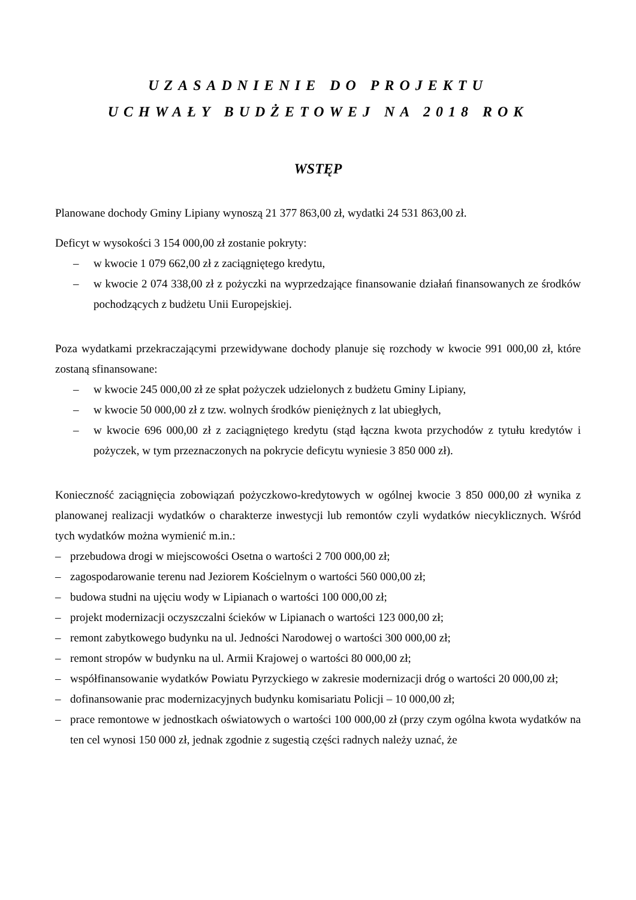UZASADNIENIE DO PROJEKTU
UCHWAŁY BUDŻETOWEJ NA 2018 ROK
WSTĘP
Planowane dochody Gminy Lipiany wynoszą 21 377 863,00 zł, wydatki 24 531 863,00 zł.
Deficyt w wysokości 3 154 000,00 zł zostanie pokryty:
– w kwocie 1 079 662,00 zł z zaciągniętego kredytu,
– w kwocie 2 074 338,00 zł z pożyczki na wyprzedzające finansowanie działań finansowanych ze środków pochodzących z budżetu Unii Europejskiej.
Poza wydatkami przekraczającymi przewidywane dochody planuje się rozchody w kwocie 991 000,00 zł, które zostaną sfinansowane:
– w kwocie 245 000,00 zł ze spłat pożyczek udzielonych z budżetu Gminy Lipiany,
– w kwocie 50 000,00 zł z tzw. wolnych środków pieniężnych z lat ubiegłych,
– w kwocie 696 000,00 zł z zaciągniętego kredytu (stąd łączna kwota przychodów z tytułu kredytów i pożyczek, w tym przeznaczonych na pokrycie deficytu wyniesie 3 850 000 zł).
Konieczność zaciągnięcia zobowiązań pożyczkowo-kredytowych w ogólnej kwocie 3 850 000,00 zł wynika z planowanej realizacji wydatków o charakterze inwestycji lub remontów czyli wydatków niecyklicznych. Wśród tych wydatków można wymienić m.in.:
– przebudowa drogi w miejscowości Osetna o wartości 2 700 000,00 zł;
– zagospodarowanie terenu nad Jeziorem Kościelnym o wartości 560 000,00 zł;
– budowa studni na ujęciu wody w Lipianach o wartości 100 000,00 zł;
– projekt modernizacji oczyszczalni ścieków w Lipianach o wartości 123 000,00 zł;
– remont zabytkowego budynku na ul. Jedności Narodowej o wartości 300 000,00 zł;
– remont stropów w budynku na ul. Armii Krajowej o wartości 80 000,00 zł;
– współfinansowanie wydatków Powiatu Pyrzyckiego w zakresie modernizacji dróg o wartości 20 000,00 zł;
– dofinansowanie prac modernizacyjnych budynku komisariatu Policji – 10 000,00 zł;
– prace remontowe w jednostkach oświatowych o wartości 100 000,00 zł (przy czym ogólna kwota wydatków na ten cel wynosi 150 000 zł, jednak zgodnie z sugestią części radnych należy uznać, że